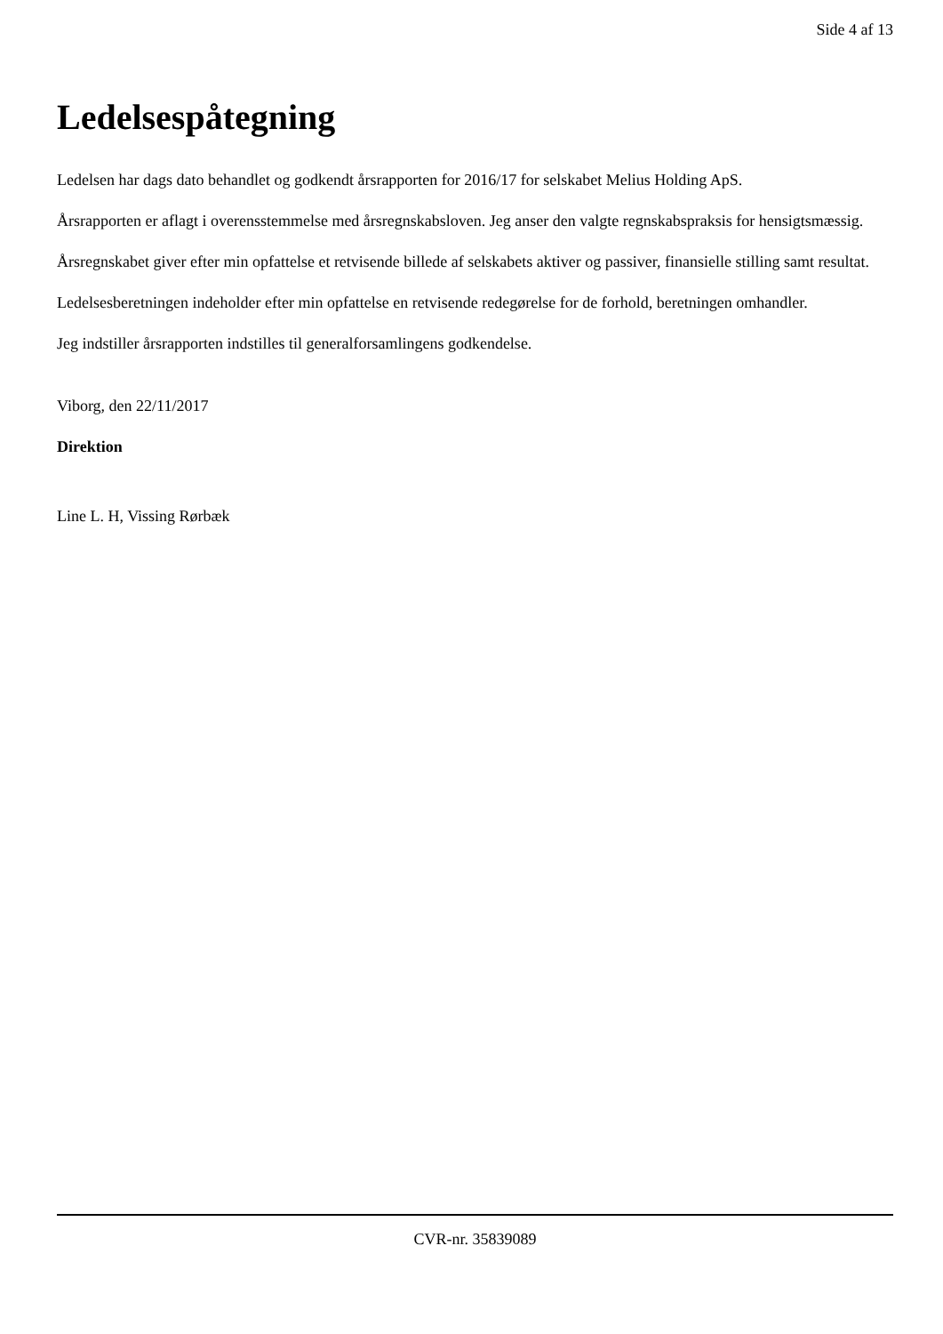Side 4 af 13
Ledelsespåtegning
Ledelsen har dags dato behandlet og godkendt årsrapporten for 2016/17 for selskabet Melius Holding ApS.
Årsrapporten er aflagt i overensstemmelse med årsregnskabsloven. Jeg anser den valgte regnskabspraksis for hensigtsmæssig.
Årsregnskabet giver efter min opfattelse et retvisende billede af selskabets aktiver og passiver, finansielle stilling samt resultat.
Ledelsesberetningen indeholder efter min opfattelse en retvisende redegørelse for de forhold, beretningen omhandler.
Jeg indstiller årsrapporten indstilles til generalforsamlingens godkendelse.
Viborg, den 22/11/2017
Direktion
Line L. H, Vissing Rørbæk
CVR-nr. 35839089